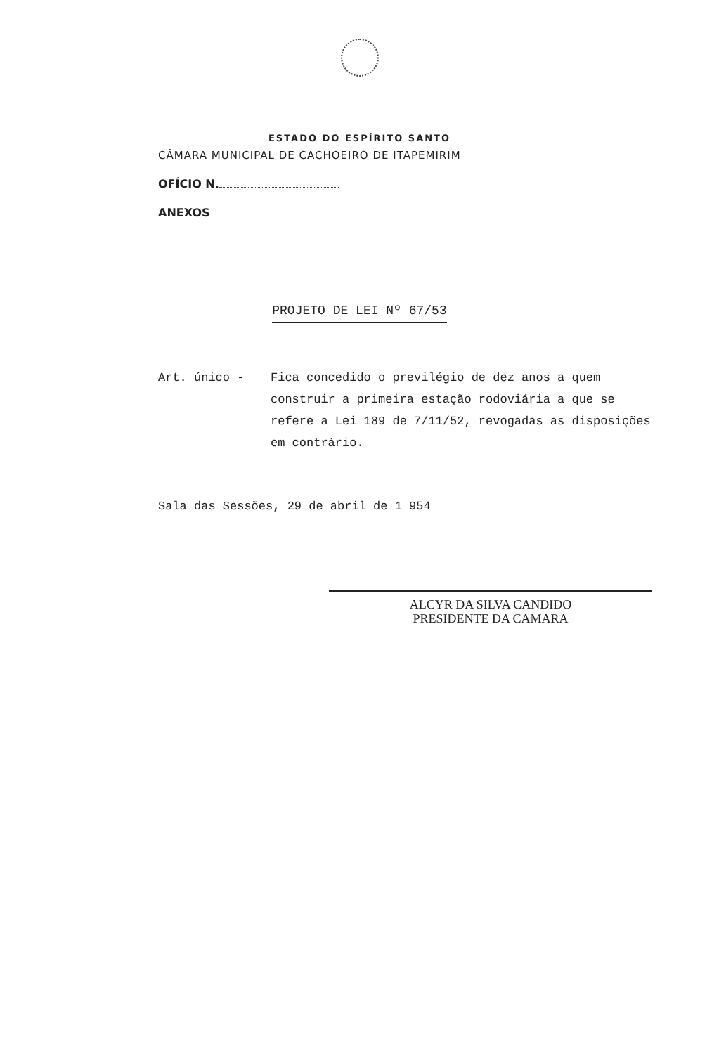ESTADO DO ESPÍRITO SANTO
CÂMARA MUNICIPAL DE CACHOEIRO DE ITAPEMIRIM
OFÍCIO N.
ANEXOS
PROJETO DE LEI Nº 67/53
Art. único - Fica concedido o previlégio de dez anos a quem construir a primeira estação rodoviária a que se refere a Lei 189 de 7/11/52, revogadas as disposições em contrário.
Sala das Sessões, 29 de abril de 1 954
ALCYR DA SILVA CANDIDO
PRESIDENTE DA CAMARA